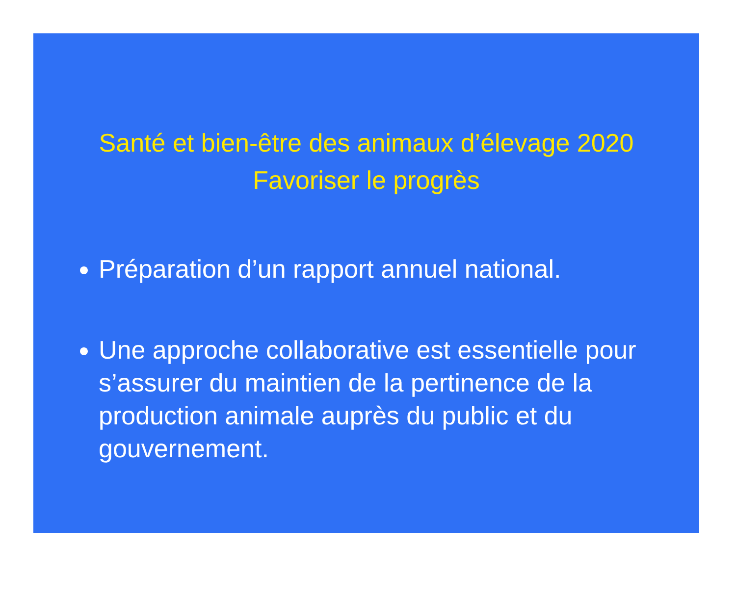Santé et bien-être des animaux d’élevage 2020
Favoriser le progrès
Préparation d’un rapport annuel national.
Une approche collaborative est essentielle pour s’assurer du maintien de la pertinence de la production animale auprès du public et du gouvernement.